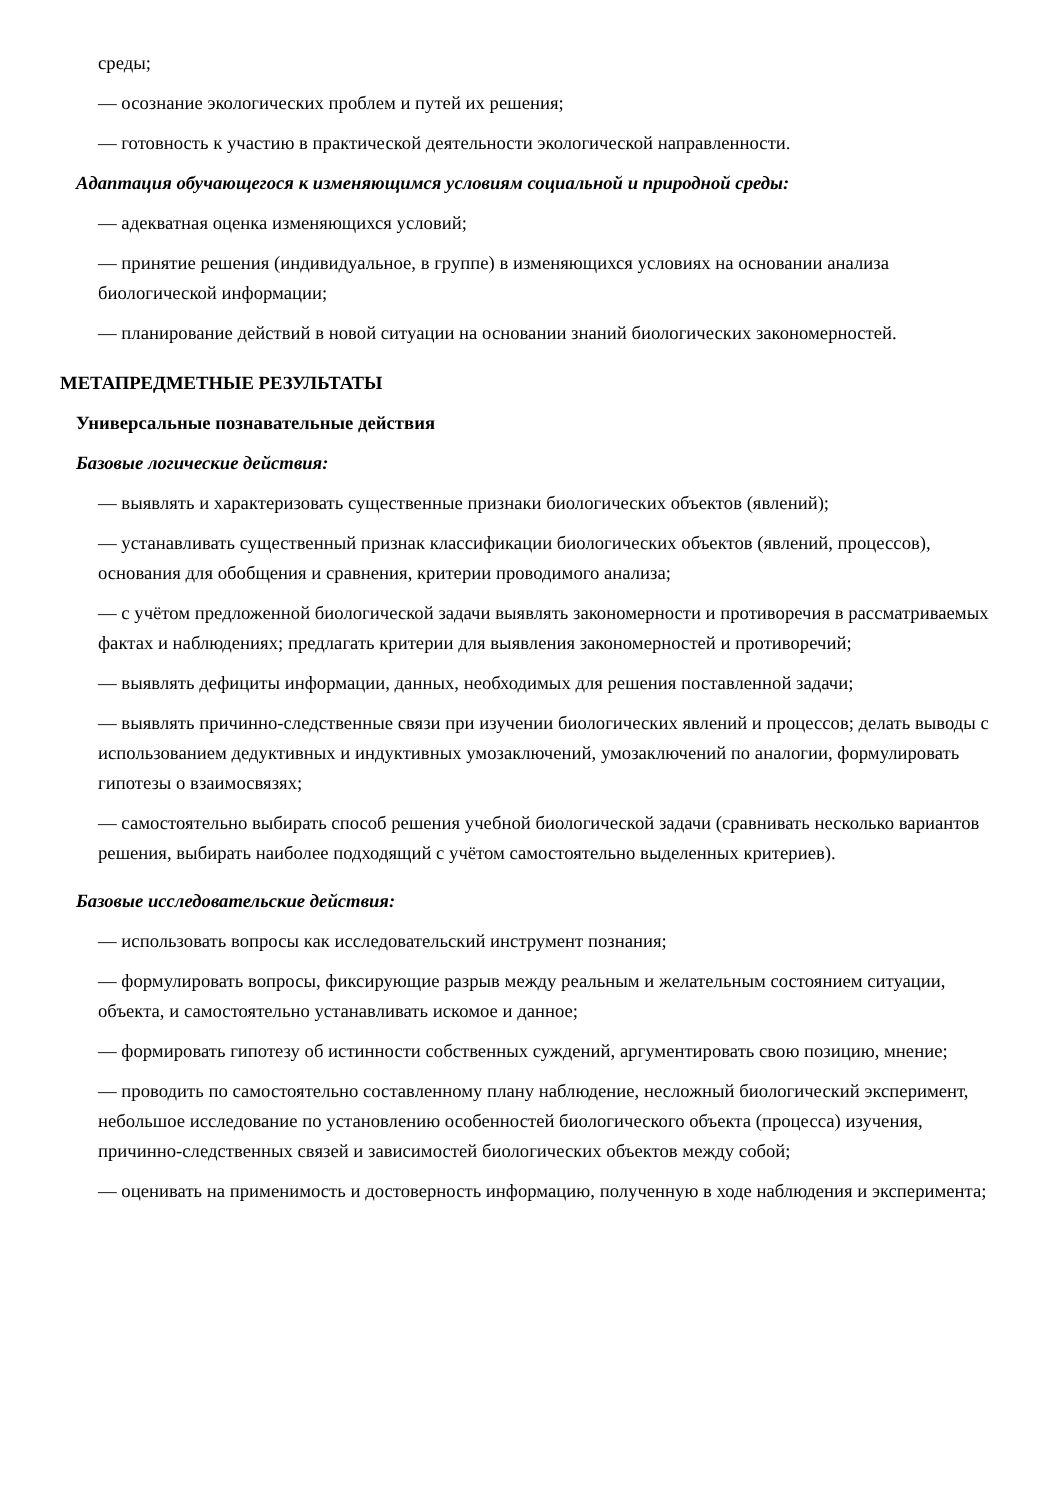среды;
— осознание экологических проблем и путей их решения;
— готовность к участию в практической деятельности экологической направленности.
Адаптация обучающегося к изменяющимся условиям социальной и природной среды:
— адекватная оценка изменяющихся условий;
— принятие решения (индивидуальное, в группе) в изменяющихся условиях на основании анализа биологической информации;
— планирование действий в новой ситуации на основании знаний биологических закономерностей.
МЕТАПРЕДМЕТНЫЕ РЕЗУЛЬТАТЫ
Универсальные познавательные действия
Базовые логические действия:
— выявлять и характеризовать существенные признаки биологических объектов (явлений);
— устанавливать существенный признак классификации биологических объектов (явлений, процессов), основания для обобщения и сравнения, критерии проводимого анализа;
— с учётом предложенной биологической задачи выявлять закономерности и противоречия в рассматриваемых фактах и наблюдениях; предлагать критерии для выявления закономерностей и противоречий;
— выявлять дефициты информации, данных, необходимых для решения поставленной задачи;
— выявлять причинно-следственные связи при изучении биологических явлений и процессов; делать выводы с использованием дедуктивных и индуктивных умозаключений, умозаключений по аналогии, формулировать гипотезы о взаимосвязях;
— самостоятельно выбирать способ решения учебной биологической задачи (сравнивать несколько вариантов решения, выбирать наиболее подходящий с учётом самостоятельно выделенных критериев).
Базовые исследовательские действия:
— использовать вопросы как исследовательский инструмент познания;
— формулировать вопросы, фиксирующие разрыв между реальным и желательным состоянием ситуации, объекта, и самостоятельно устанавливать искомое и данное;
— формировать гипотезу об истинности собственных суждений, аргументировать свою позицию, мнение;
— проводить по самостоятельно составленному плану наблюдение, несложный биологический эксперимент, небольшое исследование по установлению особенностей биологического объекта (процесса) изучения, причинно-следственных связей и зависимостей биологических объектов между собой;
— оценивать на применимость и достоверность информацию, полученную в ходе наблюдения и эксперимента;